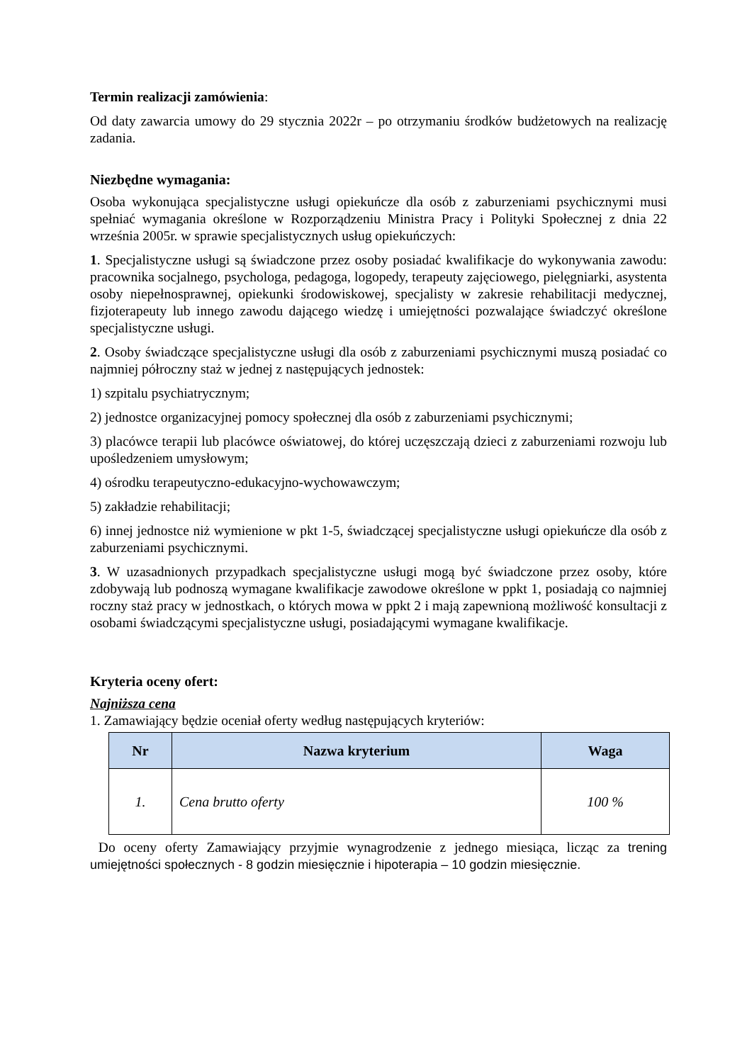Termin realizacji zamówienia:
Od daty zawarcia umowy do 29 stycznia 2022r – po otrzymaniu środków budżetowych na realizację zadania.
Niezbędne wymagania:
Osoba wykonująca specjalistyczne usługi opiekuńcze dla osób z zaburzeniami psychicznymi musi spełniać wymagania określone w Rozporządzeniu Ministra Pracy i Polityki Społecznej z dnia 22 września 2005r. w sprawie specjalistycznych usług opiekuńczych:
1. Specjalistyczne usługi są świadczone przez osoby posiadać kwalifikacje do wykonywania zawodu: pracownika socjalnego, psychologa, pedagoga, logopedy, terapeuty zajęciowego, pielęgniarki, asystenta osoby niepełnosprawnej, opiekunki środowiskowej, specjalisty w zakresie rehabilitacji medycznej, fizjoterapeuty lub innego zawodu dającego wiedzę i umiejętności pozwalające świadczyć określone specjalistyczne usługi.
2. Osoby świadczące specjalistyczne usługi dla osób z zaburzeniami psychicznymi muszą posiadać co najmniej półroczny staż w jednej z następujących jednostek:
1) szpitalu psychiatrycznym;
2) jednostce organizacyjnej pomocy społecznej dla osób z zaburzeniami psychicznymi;
3) placówce terapii lub placówce oświatowej, do której uczęszczają dzieci z zaburzeniami rozwoju lub upośledzeniem umysłowym;
4) ośrodku terapeutyczno-edukacyjno-wychowawczym;
5) zakładzie rehabilitacji;
6) innej jednostce niż wymienione w pkt 1-5, świadczącej specjalistyczne usługi opiekuńcze dla osób z zaburzeniami psychicznymi.
3. W uzasadnionych przypadkach specjalistyczne usługi mogą być świadczone przez osoby, które zdobywają lub podnoszą wymagane kwalifikacje zawodowe określone w ppkt 1, posiadają co najmniej roczny staż pracy w jednostkach, o których mowa w ppkt 2 i mają zapewnioną możliwość konsultacji z osobami świadczącymi specjalistyczne usługi, posiadającymi wymagane kwalifikacje.
Kryteria oceny ofert:
Najniższa cena
1. Zamawiający będzie oceniał oferty według następujących kryteriów:
| Nr | Nazwa kryterium | Waga |
| --- | --- | --- |
| 1. | Cena brutto oferty | 100 % |
Do oceny oferty Zamawiający przyjmie wynagrodzenie z jednego miesiąca, licząc za trening umiejętności społecznych - 8 godzin miesięcznie i hipoterapia – 10 godzin miesięcznie.